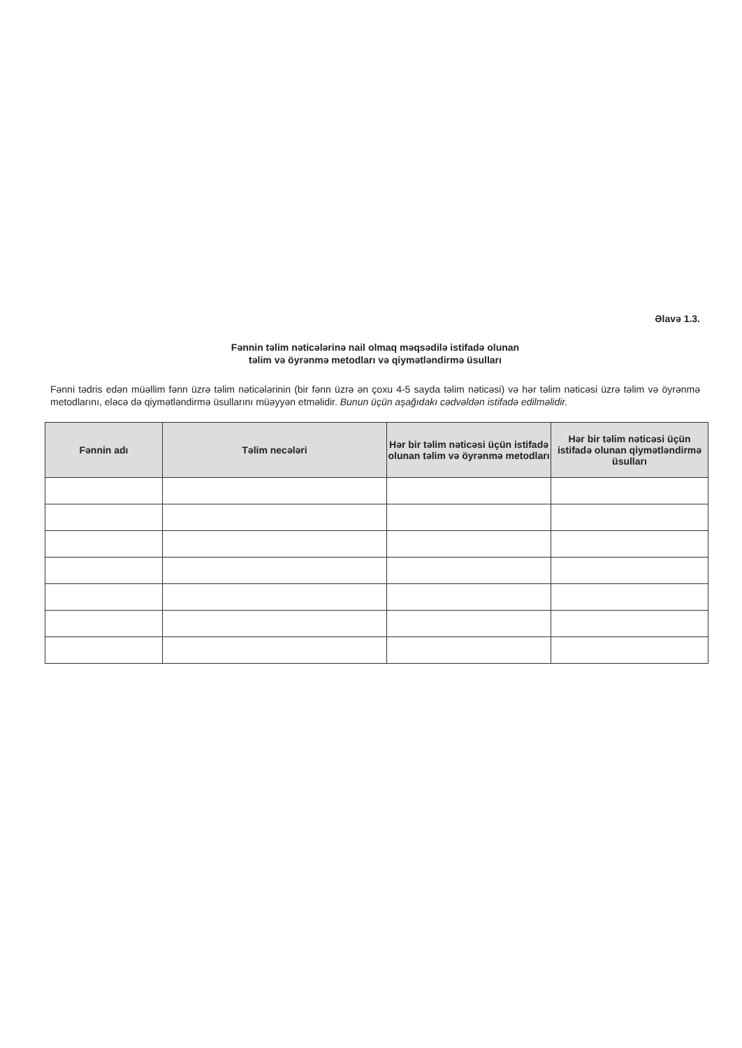Əlavə 1.3.
Fənnin təlim nəticələrinə nail olmaq məqsədilə istifadə olunan
təlim və öyrənmə metodları və qiymətləndirmə üsulları
Fənni tədris edən müəllim fənn üzrə təlim nəticələrinin (bir fənn üzrə ən çoxu 4-5 sayda təlim nəticəsi) və hər təlim nəticəsi üzrə təlim və öyrənmə metodlarını, eləcə də qiymətləndirmə üsullarını müəyyən etməlidir. Bunun üçün aşağıdakı cədvəldən istifadə edilməlidir.
| Fənnin adı | Təlim necələri | Hər bir təlim nəticəsi üçün istifadə olunan təlim və öyrənmə metodları | Hər bir təlim nəticəsi üçün istifadə olunan qiymətləndirmə üsulları |
| --- | --- | --- | --- |